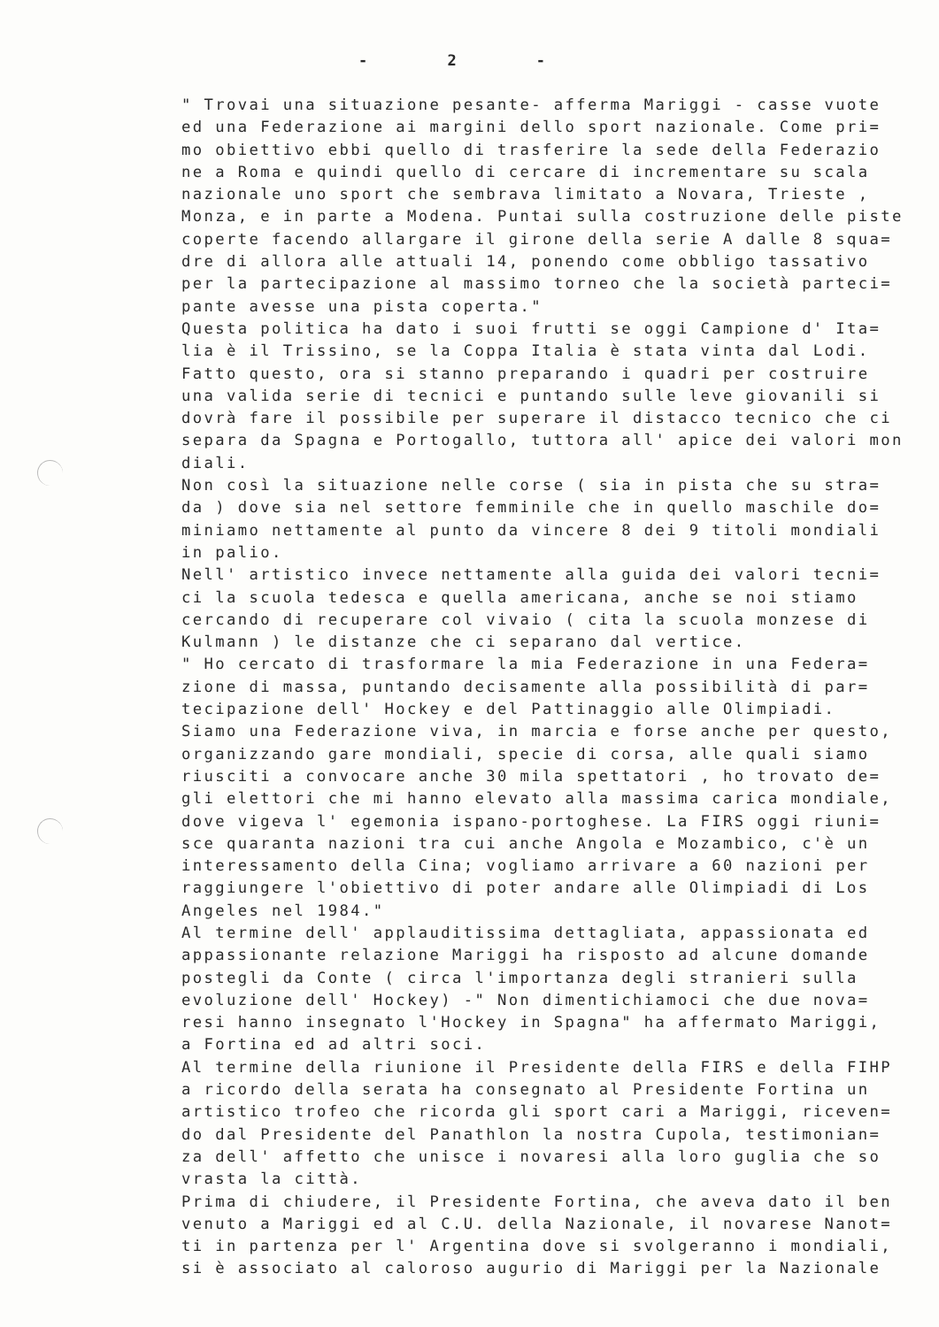- 2 -
" Trovai una situazione pesante- afferma Mariggi - casse vuote
ed una Federazione ai margini dello sport nazionale. Come pri=
mo obiettivo ebbi quello di trasferire la sede della Federazio
ne a Roma e quindi quello di cercare di incrementare su scala
nazionale uno sport che sembrava limitato a Novara, Trieste ,
Monza, e in parte a Modena. Puntai sulla costruzione delle piste
coperte facendo allargare il girone della serie A dalle 8 squa=
dre di allora alle attuali 14, ponendo come obbligo tassativo
per la partecipazione al massimo torneo che la società parteci=
pante avesse una pista coperta."
Questa politica ha dato i suoi frutti se oggi Campione d' Ita=
lia è il Trissino, se la Coppa Italia è stata vinta dal Lodi.
Fatto questo, ora si stanno preparando i quadri per costruire
una valida serie di tecnici e puntando sulle leve giovanili si
dovrà fare il possibile per superare il distacco tecnico che ci
separa da Spagna e Portogallo, tuttora all' apice dei valori mon
diali.
Non così la situazione nelle corse ( sia in pista che su stra=
da ) dove sia nel settore femminile che in quello maschile do=
miniamo nettamente al punto da vincere 8 dei 9 titoli mondiali
in palio.
Nell' artistico invece nettamente alla guida dei valori tecni=
ci la scuola tedesca e quella americana, anche se noi stiamo
cercando di recuperare col vivaio ( cita la scuola monzese di
Kulmann ) le distanze che ci separano dal vertice.
" Ho cercato di trasformare la mia Federazione in una Federa=
zione di massa, puntando decisamente alla possibilità di par=
tecipazione dell' Hockey e del Pattinaggio alle Olimpiadi.
Siamo una Federazione viva, in marcia e forse anche per questo,
organizzando gare mondiali, specie di corsa, alle quali siamo
riusciti a convocare anche 30 mila spettatori , ho trovato de=
gli elettori che mi hanno elevato alla massima carica mondiale,
dove vigeva l' egemonia ispano-portoghese. La FIRS oggi riuni=
sce quaranta nazioni tra cui anche Angola e Mozambico, c'è un
interessamento della Cina; vogliamo arrivare a 60 nazioni per
raggiungere l'obiettivo di poter andare alle Olimpiadi di Los
Angeles nel 1984."
Al termine dell' applauditissima dettagliata, appassionata ed
appassionante relazione Mariggi ha risposto ad alcune domande
postegli da Conte ( circa l'importanza degli stranieri sulla
evoluzione dell' Hockey) -" Non dimentichiamoci che due nova=
resi hanno insegnato l'Hockey in Spagna" ha affermato Mariggi,
a Fortina ed ad altri soci.
Al termine della riunione il Presidente della FIRS e della FIHP
a ricordo della serata ha consegnato al Presidente Fortina un
artistico trofeo che ricorda gli sport cari a Mariggi, riceven=
do dal Presidente del Panathlon la nostra Cupola, testimonian=
za dell' affetto che unisce i novaresi alla loro guglia che so
vrasta la città.
Prima di chiudere, il Presidente Fortina, che aveva dato il ben
venuto a Mariggi ed al C.U. della Nazionale, il novarese Nanot=
ti in partenza per l' Argentina dove si svolgeranno i mondiali,
si è associato al caloroso augurio di Mariggi per la Nazionale